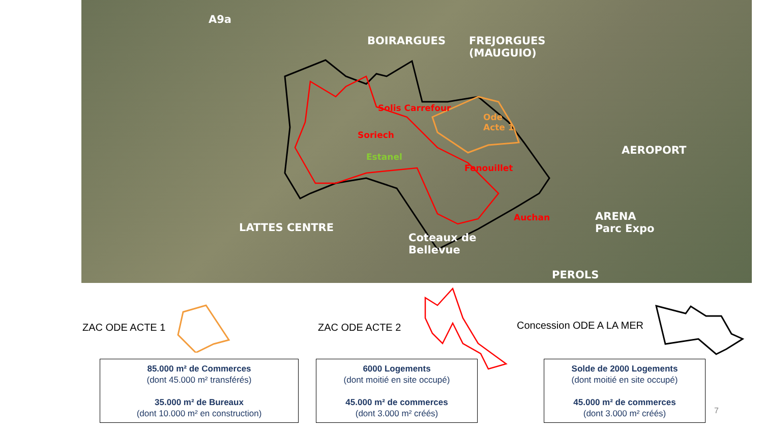A9a
BOIRARGUES
FREJORGUES
(MAUGUIO)
Solis Carrefour
Ode
Acte 1
Soriech
Estanel
Fenouillet
AEROPORT
Auchan
ARENA
Parc Expo
LATTES CENTRE
Coteaux de
Bellevue
PEROLS
ZAC ODE ACTE 1 ZAC ODE ACTE 2 Concession ODE A LA MER
85.000 m² de Commerces
(dont 45.000 m² transférés)
35.000 m² de Bureaux
(dont 10.000 m² en construction)
6000 Logements
(dont moitié en site occupé)
45.000 m² de commerces
(dont 3.000 m² créés)
Solde de 2000 Logements
(dont moitié en site occupé)
45.000 m² de commerces
(dont 3.000 m² créés)
7